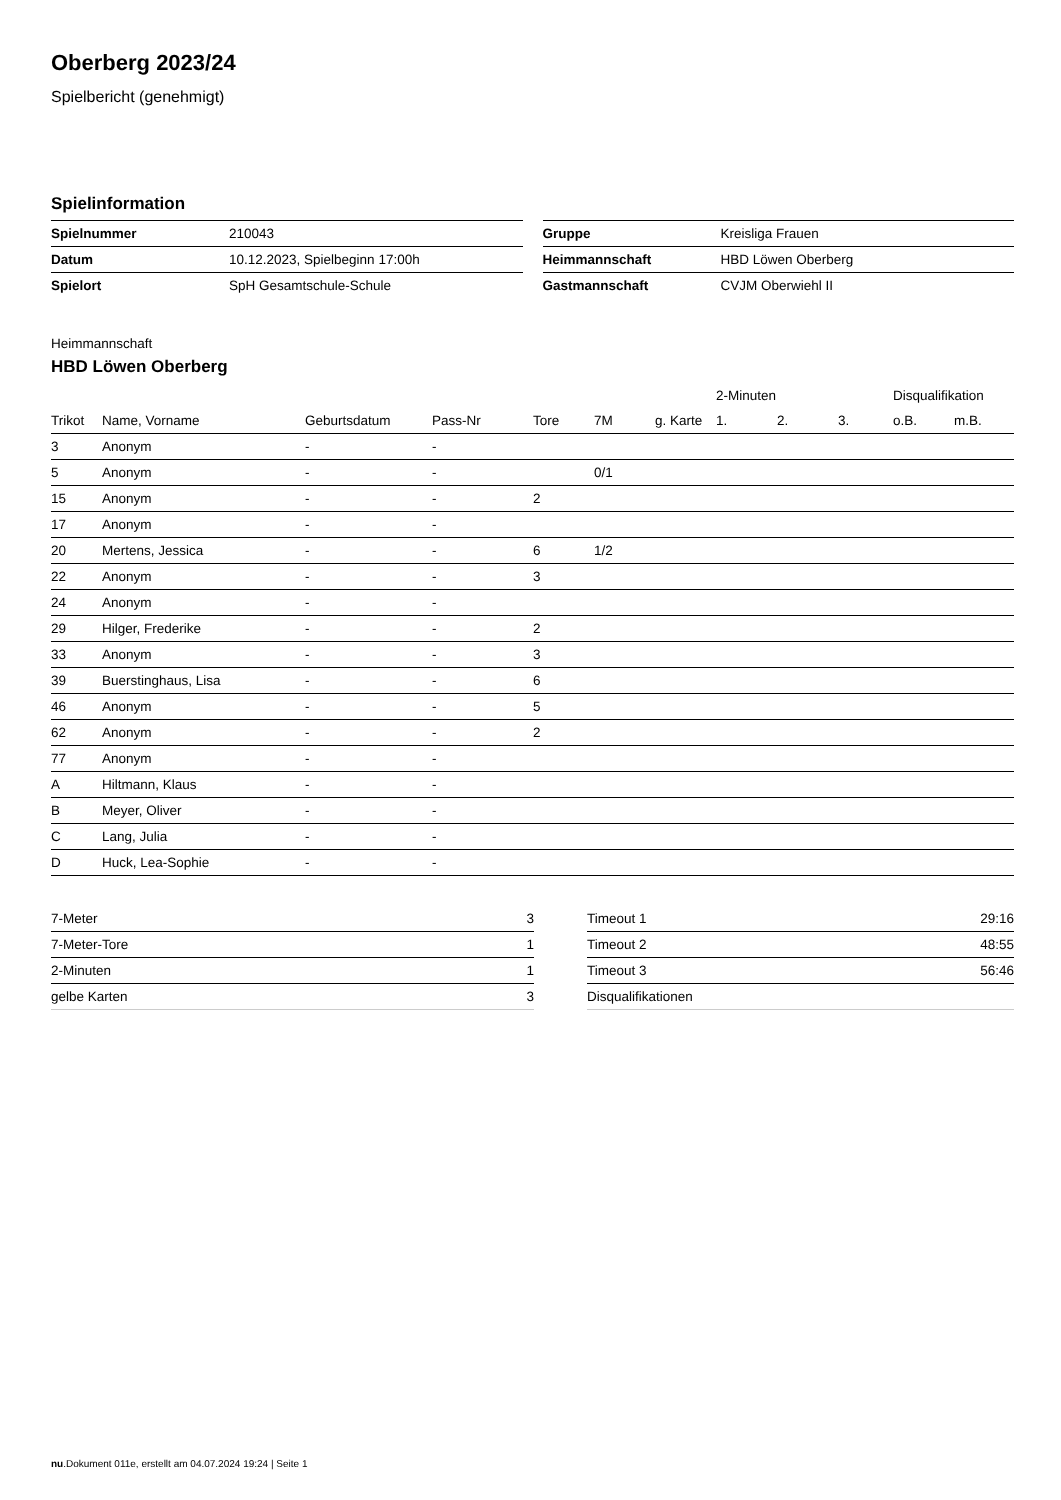Oberberg 2023/24
Spielbericht (genehmigt)
Spielinformation
| Spielnummer | 210043 |
| Datum | 10.12.2023, Spielbeginn 17:00h |
| Spielort | SpH Gesamtschule-Schule |
| Gruppe | Kreisliga Frauen |
| Heimmannschaft | HBD Löwen Oberberg |
| Gastmannschaft | CVJM Oberwiehl II |
Heimmannschaft
HBD Löwen Oberberg
| | | | | | | | 2-Minuten | | | Disqualifikation | |
| --- | --- | --- | --- | --- | --- | --- | --- | --- | --- | --- | --- |
| Trikot | Name, Vorname | Geburtsdatum | Pass-Nr | Tore | 7M | g. Karte | 1. | 2. | 3. | o.B. | m.B. |
| 3 | Anonym | - | - | | | | | | | | |
| 5 | Anonym | - | - | | 0/1 | | | | | | |
| 15 | Anonym | - | - | 2 | | | | | | | |
| 17 | Anonym | - | - | | | | | | | | |
| 20 | Mertens, Jessica | - | - | 6 | 1/2 | | | | | | |
| 22 | Anonym | - | - | 3 | | | | | | | |
| 24 | Anonym | - | - | | | | | | | | |
| 29 | Hilger, Frederike | - | - | 2 | | | | | | | |
| 33 | Anonym | - | - | 3 | | | | | | | |
| 39 | Buerstinghaus, Lisa | - | - | 6 | | | | | | | |
| 46 | Anonym | - | - | 5 | | | | | | | |
| 62 | Anonym | - | - | 2 | | | | | | | |
| 77 | Anonym | - | - | | | | | | | | |
| A | Hiltmann, Klaus | - | - | | | | | | | | |
| B | Meyer, Oliver | - | - | | | | | | | | |
| C | Lang, Julia | - | - | | | | | | | | |
| D | Huck, Lea-Sophie | - | - | | | | | | | | |
| 7-Meter | 3 |
| 7-Meter-Tore | 1 |
| 2-Minuten | 1 |
| gelbe Karten | 3 |
| Timeout 1 | 29:16 |
| Timeout 2 | 48:55 |
| Timeout 3 | 56:46 |
| Disqualifikationen | |
nu.Dokument 011e, erstellt am 04.07.2024 19:24 | Seite 1